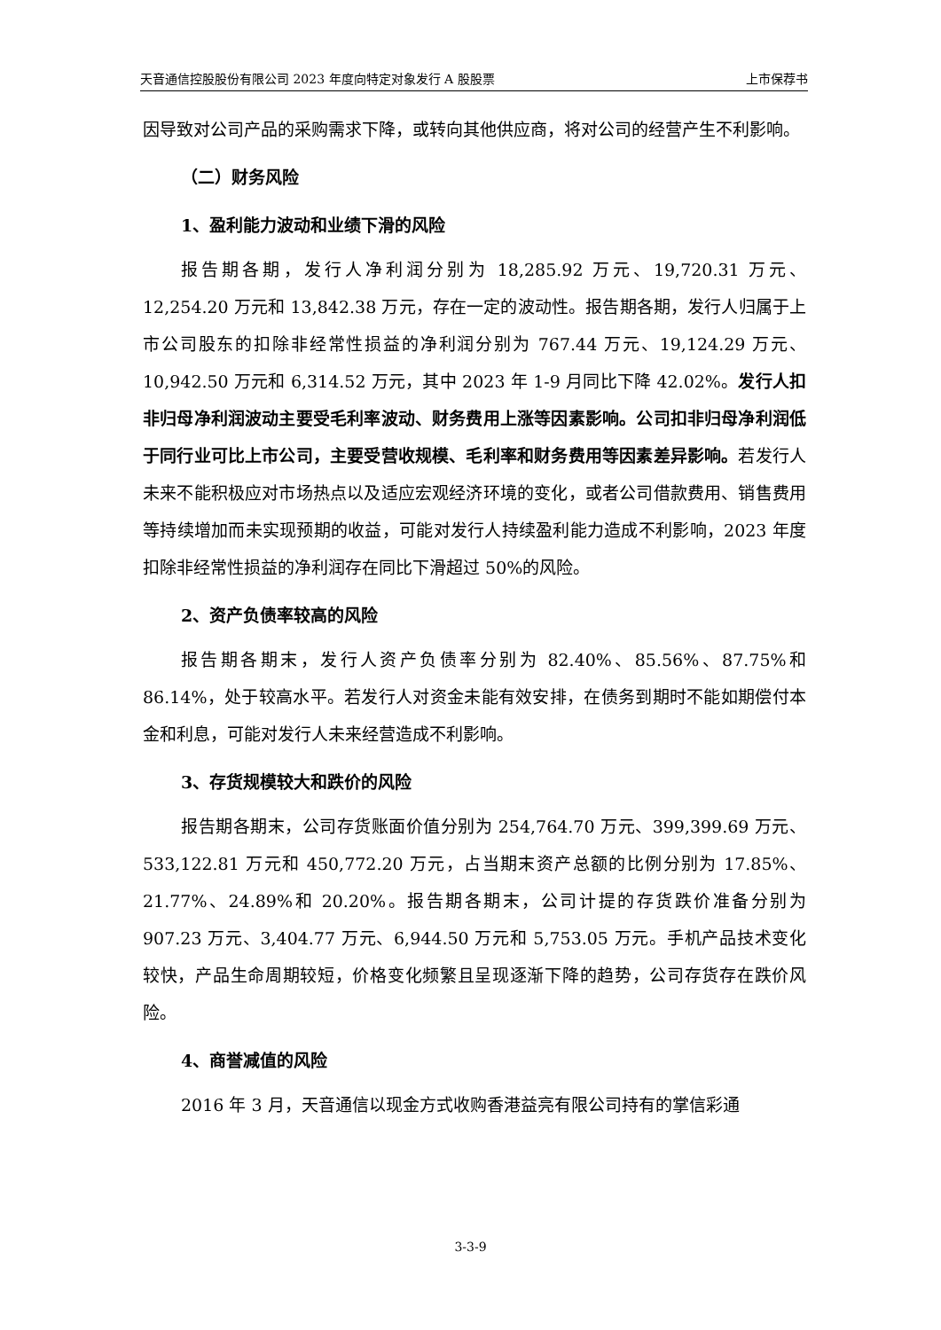天音通信控股股份有限公司 2023 年度向特定对象发行 A 股股票 上市保荐书
因导致对公司产品的采购需求下降，或转向其他供应商，将对公司的经营产生不利影响。
（二）财务风险
1、盈利能力波动和业绩下滑的风险
报告期各期，发行人净利润分别为 18,285.92 万元、19,720.31 万元、12,254.20 万元和 13,842.38 万元，存在一定的波动性。报告期各期，发行人归属于上市公司股东的扣除非经常性损益的净利润分别为 767.44 万元、19,124.29 万元、10,942.50 万元和 6,314.52 万元，其中 2023 年 1-9 月同比下降 42.02%。发行人扣非归母净利润波动主要受毛利率波动、财务费用上涨等因素影响。公司扣非归母净利润低于同行业可比上市公司，主要受营收规模、毛利率和财务费用等因素差异影响。若发行人未来不能积极应对市场热点以及适应宏观经济环境的变化，或者公司借款费用、销售费用等持续增加而未实现预期的收益，可能对发行人持续盈利能力造成不利影响，2023 年度扣除非经常性损益的净利润存在同比下滑超过 50%的风险。
2、资产负债率较高的风险
报告期各期末，发行人资产负债率分别为 82.40%、85.56%、87.75%和 86.14%，处于较高水平。若发行人对资金未能有效安排，在债务到期时不能如期偿付本金和利息，可能对发行人未来经营造成不利影响。
3、存货规模较大和跌价的风险
报告期各期末，公司存货账面价值分别为 254,764.70 万元、399,399.69 万元、533,122.81 万元和 450,772.20 万元，占当期末资产总额的比例分别为 17.85%、21.77%、24.89%和 20.20%。报告期各期末，公司计提的存货跌价准备分别为 907.23 万元、3,404.77 万元、6,944.50 万元和 5,753.05 万元。手机产品技术变化较快，产品生命周期较短，价格变化频繁且呈现逐渐下降的趋势，公司存货存在跌价风险。
4、商誉减值的风险
2016 年 3 月，天音通信以现金方式收购香港益亮有限公司持有的掌信彩通
3-3-9